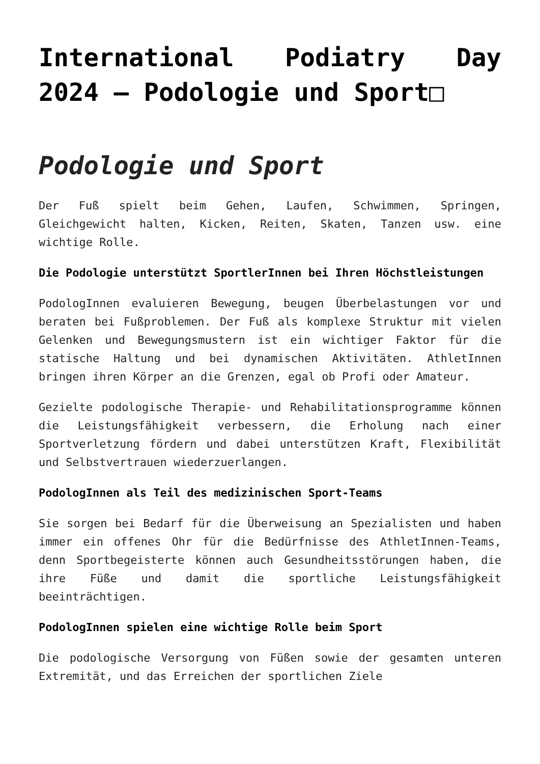International Podiatry Day 2024 – Podologie und Sport□
Podologie und Sport
Der Fuß spielt beim Gehen, Laufen, Schwimmen, Springen, Gleichgewicht halten, Kicken, Reiten, Skaten, Tanzen usw. eine wichtige Rolle.
Die Podologie unterstützt SportlerInnen bei Ihren Höchstleistungen
PodologInnen evaluieren Bewegung, beugen Überbelastungen vor und beraten bei Fußproblemen. Der Fuß als komplexe Struktur mit vielen Gelenken und Bewegungsmustern ist ein wichtiger Faktor für die statische Haltung und bei dynamischen Aktivitäten. AthletInnen bringen ihren Körper an die Grenzen, egal ob Profi oder Amateur.
Gezielte podologische Therapie- und Rehabilitationsprogramme können die Leistungsfähigkeit verbessern, die Erholung nach einer Sportverletzung fördern und dabei unterstützen Kraft, Flexibilität und Selbstvertrauen wiederzuerlangen.
PodologInnen als Teil des medizinischen Sport-Teams
Sie sorgen bei Bedarf für die Überweisung an Spezialisten und haben immer ein offenes Ohr für die Bedürfnisse des AthletInnen-Teams, denn Sportbegeisterte können auch Gesundheitsstörungen haben, die ihre Füße und damit die sportliche Leistungsfähigkeit beeinträchtigen.
PodologInnen spielen eine wichtige Rolle beim Sport
Die podologische Versorgung von Füßen sowie der gesamten unteren Extremität, und das Erreichen der sportlichen Ziele